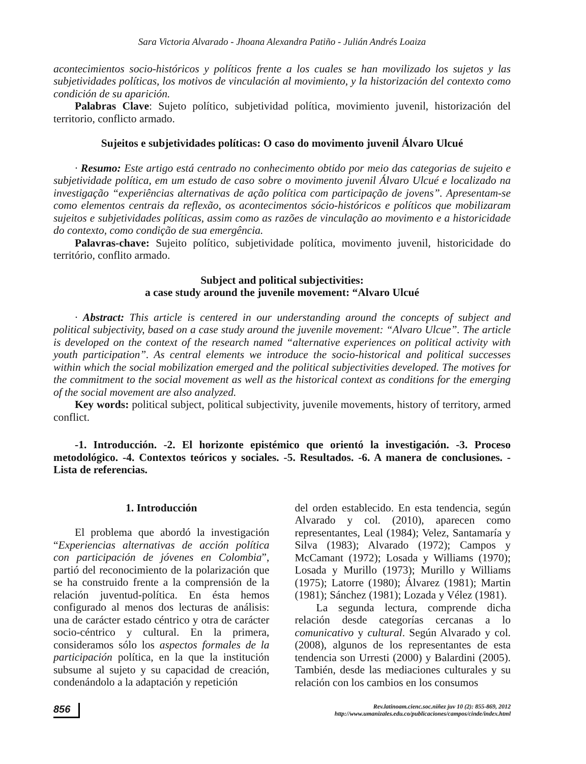Sara Victoria Alvarado - Jhoana Alexandra Patiño - Julián Andrés Loaiza
acontecimientos socio-históricos y políticos frente a los cuales se han movilizado los sujetos y las subjetividades políticas, los motivos de vinculación al movimiento, y la historización del contexto como condición de su aparición.
Palabras Clave: Sujeto político, subjetividad política, movimiento juvenil, historización del territorio, conflicto armado.
Sujeitos e subjetividades políticas: O caso do movimento juvenil Álvaro Ulcué
· Resumo: Este artigo está centrado no conhecimento obtido por meio das categorias de sujeito e subjetividade política, em um estudo de caso sobre o movimento juvenil Álvaro Ulcué e localizado na investigação “experiências alternativas de ação política com participação de jovens”. Apresentam-se como elementos centrais da reflexão, os acontecimentos sócio-históricos e políticos que mobilizaram sujeitos e subjetividades políticas, assim como as razões de vinculação ao movimento e a historicidade do contexto, como condição de sua emergência.
Palavras-chave: Sujeito político, subjetividade política, movimento juvenil, historicidade do território, conflito armado.
Subject and political subjectivities:
a case study around the juvenile movement: “Alvaro Ulcué
· Abstract: This article is centered in our understanding around the concepts of subject and political subjectivity, based on a case study around the juvenile movement: “Alvaro Ulcue”. The article is developed on the context of the research named “alternative experiences on political activity with youth participation”. As central elements we introduce the socio-historical and political successes within which the social mobilization emerged and the political subjectivities developed. The motives for the commitment to the social movement as well as the historical context as conditions for the emerging of the social movement are also analyzed.
Key words: political subject, political subjectivity, juvenile movements, history of territory, armed conflict.
-1. Introducción. -2. El horizonte epistémico que orientó la investigación. -3. Proceso metodológico. -4. Contextos teóricos y sociales. -5. Resultados. -6. A manera de conclusiones. -Lista de referencias.
1. Introducción
El problema que abordó la investigación “Experiencias alternativas de acción política con participación de jóvenes en Colombia”, partió del reconocimiento de la polarización que se ha construido frente a la comprensión de la relación juventud-política. En ésta hemos configurado al menos dos lecturas de análisis: una de carácter estado céntrico y otra de carácter socio-céntrico y cultural. En la primera, consideramos sólo los aspectos formales de la participación política, en la que la institución subsume al sujeto y su capacidad de creación, condenándolo a la adaptación y repetición
del orden establecido. En esta tendencia, según Alvarado y col. (2010), aparecen como representantes, Leal (1984); Velez, Santamaría y Silva (1983); Alvarado (1972); Campos y McCamant (1972); Losada y Williams (1970); Losada y Murillo (1973); Murillo y Williams (1975); Latorre (1980); Álvarez (1981); Martin (1981); Sánchez (1981); Lozada y Vélez (1981).
La segunda lectura, comprende dicha relación desde categorías cercanas a lo comunicativo y cultural. Según Alvarado y col. (2008), algunos de los representantes de esta tendencia son Urresti (2000) y Balardini (2005). También, desde las mediaciones culturales y su relación con los cambios en los consumos
856
Rev.latinoam.cienc.soc.niñez juv 10 (2): 855-869, 2012
http://www.umanizales.edu.co/publicaciones/campos/cinde/index.html